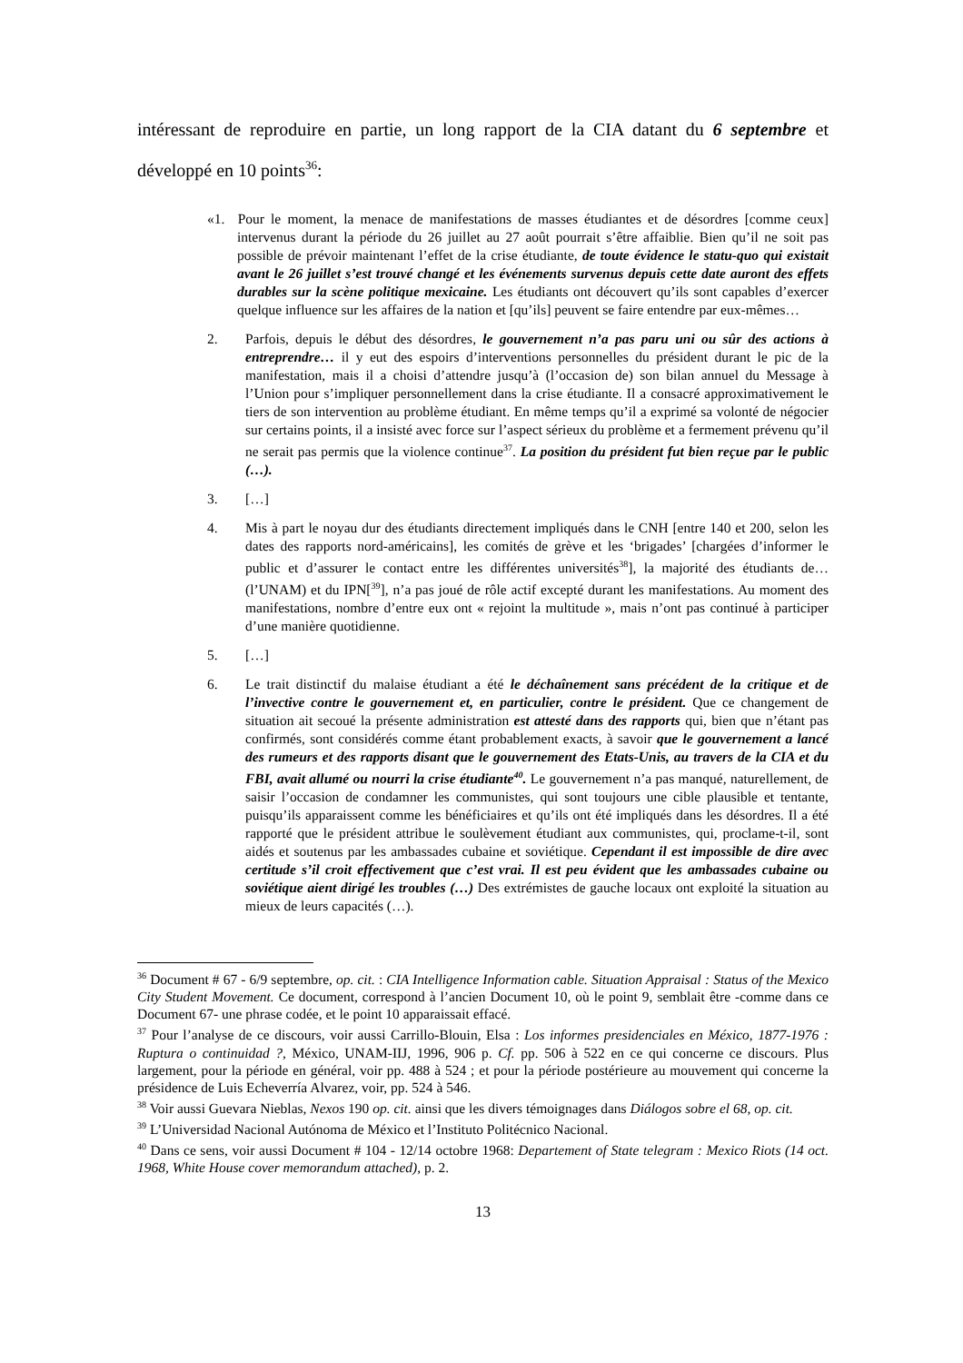intéressant de reproduire en partie, un long rapport de la CIA datant du 6 septembre et développé en 10 points<sup>36</sup>:
«1. Pour le moment, la menace de manifestations de masses étudiantes et de désordres [comme ceux] intervenus durant la période du 26 juillet au 27 août pourrait s’être affaiblie. Bien qu’il ne soit pas possible de prévoir maintenant l’effet de la crise étudiante, de toute évidence le statu-quo qui existait avant le 26 juillet s’est trouvé changé et les événements survenus depuis cette date auront des effets durables sur la scène politique mexicaine. Les étudiants ont découvert qu’ils sont capables d’exercer quelque influence sur les affaires de la nation et [qu’ils] peuvent se faire entendre par eux-mêmes…
2. Parfois, depuis le début des désordres, le gouvernement n’a pas paru uni ou sûr des actions à entreprendre… il y eut des espoirs d’interventions personnelles du président durant le pic de la manifestation, mais il a choisi d’attendre jusqu’à (l’occasion de) son bilan annuel du Message à l’Union pour s’impliquer personnellement dans la crise étudiante. Il a consacré approximativement le tiers de son intervention au problème étudiant. En même temps qu’il a exprimé sa volonté de négocier sur certains points, il a insisté avec force sur l’aspect sérieux du problème et a fermement prévenu qu’il ne serait pas permis que la violence continue<sup>37</sup>. La position du président fut bien reçue par le public (…).
3. […]
4. Mis à part le noyau dur des étudiants directement impliqués dans le CNH [entre 140 et 200, selon les dates des rapports nord-américains], les comités de grève et les ‘brigades’ [chargées d’informer le public et d’assurer le contact entre les différentes universités<sup>38</sup>], la majorité des étudiants de… (l’UNAM) et du IPN[<sup>39</sup>], n’a pas joué de rôle actif excepté durant les manifestations. Au moment des manifestations, nombre d’entre eux ont « rejoint la multitude », mais n’ont pas continué à participer d’une manière quotidienne.
5. […]
6. Le trait distinctif du malaise étudiant a été le déchaînement sans précédent de la critique et de l’invective contre le gouvernement et, en particulier, contre le président. Que ce changement de situation ait secoué la présente administration est attesté dans des rapports qui, bien que n’étant pas confirmés, sont considérés comme étant probablement exacts, à savoir que le gouvernement a lancé des rumeurs et des rapports disant que le gouvernement des Etats-Unis, au travers de la CIA et du FBI, avait allumé ou nourri la crise étudiante<sup>40</sup>. Le gouvernement n’a pas manqué, naturellement, de saisir l’occasion de condamner les communistes, qui sont toujours une cible plausible et tentante, puisqu’ils apparaissent comme les bénéficiaires et qu’ils ont été impliqués dans les désordres. Il a été rapporté que le président attribue le soulèvement étudiant aux communistes, qui, proclame-t-il, sont aidés et soutenus par les ambassades cubaine et soviétique. Cependant il est impossible de dire avec certitude s’il croit effectivement que c’est vrai. Il est peu évident que les ambassades cubaine ou soviétique aient dirigé les troubles (…) Des extrémistes de gauche locaux ont exploité la situation au mieux de leurs capacités (…).
<sup>36</sup> Document # 67 - 6/9 septembre, op. cit. : CIA Intelligence Information cable. Situation Appraisal : Status of the Mexico City Student Movement. Ce document, correspond à l’ancien Document 10, où le point 9, semblait être -comme dans ce Document 67- une phrase codée, et le point 10 apparaissait effacé.
<sup>37</sup> Pour l’analyse de ce discours, voir aussi Carrillo-Blouin, Elsa : Los informes presidenciales en México, 1877-1976 : Ruptura o continuidad ?, México, UNAM-IIJ, 1996, 906 p. Cf. pp. 506 à 522 en ce qui concerne ce discours. Plus largement, pour la période en général, voir pp. 488 à 524 ; et pour la période postérieure au mouvement qui concerne la présidence de Luis Echeverría Alvarez, voir, pp. 524 à 546.
<sup>38</sup> Voir aussi Guevara Nieblas, Nexos 190 op. cit. ainsi que les divers témoignages dans Diálogos sobre el 68, op. cit.
<sup>39</sup> L’Universidad Nacional Autónoma de México et l’Instituto Politécnico Nacional.
<sup>40</sup> Dans ce sens, voir aussi Document # 104 - 12/14 octobre 1968: Departement of State telegram : Mexico Riots (14 oct. 1968, White House cover memorandum attached), p. 2.
13